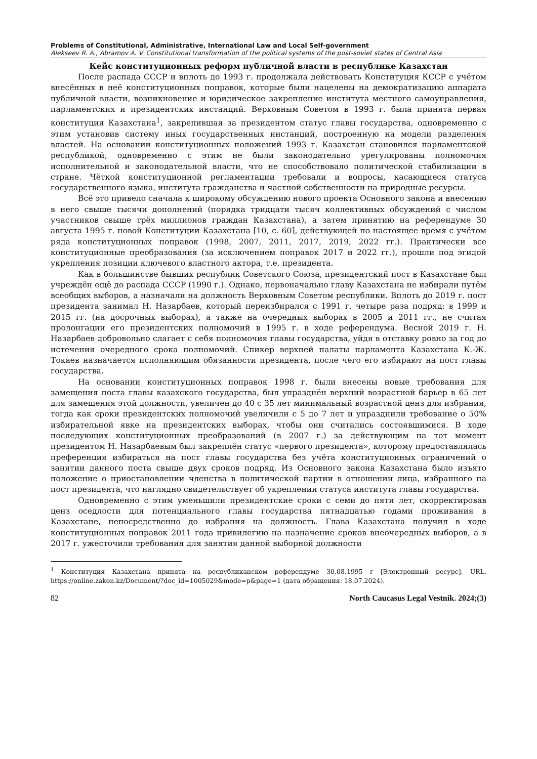Problems of Constitutional, Administrative, International Law and Local Self-government
Alekseev R. A., Abramov A. V. Constitutional transformation of the political systems of the post-soviet states of Central Asia
Кейс конституционных реформ публичной власти в республике Казахстан
После распада СССР и вплоть до 1993 г. продолжала действовать Конституция КССР с учётом внесённых в неё конституционных поправок, которые были нацелены на демократизацию аппарата публичной власти, возникновение и юридическое закрепление института местного самоуправления, парламентских и президентских инстанций. Верховным Советом в 1993 г. была принята первая конституция Казахстана<sup>1</sup>, закрепившая за президентом статус главы государства, одновременно с этим установив систему иных государственных инстанций, построенную на модели разделения властей. На основании конституционных положений 1993 г. Казахстан становился парламентской республикой, одновременно с этим не были законодательно урегулированы полномочия исполнительной и законодательной власти, что не способствовало политической стабилизации в стране. Чёткой конституционной регламентации требовали и вопросы, касающиеся статуса государственного языка, института гражданства и частной собственности на природные ресурсы.
Всё это привело сначала к широкому обсуждению нового проекта Основного закона и внесению в него свыше тысячи дополнений (порядка тридцати тысяч коллективных обсуждений с числом участников свыше трёх миллионов граждан Казахстана), а затем принятию на референдуме 30 августа 1995 г. новой Конституции Казахстана [10, с. 60], действующей по настоящее время с учётом ряда конституционных поправок (1998, 2007, 2011, 2017, 2019, 2022 гг.). Практически все конституционные преобразования (за исключением поправок 2017 и 2022 гг.), прошли под эгидой укрепления позиции ключевого властного актора, т.е. президента.
Как в большинстве бывших республик Советского Союза, президентский пост в Казахстане был учреждён ещё до распада СССР (1990 г.). Однако, первоначально главу Казахстана не избирали путём всеобщих выборов, а назначали на должность Верховным Советом республики. Вплоть до 2019 г. пост президента занимал Н. Назарбаев, который переизбирался с 1991 г. четыре раза подряд: в 1999 и 2015 гг. (на досрочных выборах), а также на очередных выборах в 2005 и 2011 гг., не считая пролонгации его президентских полномочий в 1995 г. в ходе референдума. Весной 2019 г. Н. Назарбаев добровольно слагает с себя полномочия главы государства, уйдя в отставку ровно за год до истечения очередного срока полномочий. Спикер верхней палаты парламента Казахстана К.-Ж. Токаев назначается исполняющим обязанности президента, после чего его избирают на пост главы государства.
На основании конституционных поправок 1998 г. были внесены новые требования для замещения поста главы казахского государства, был упразднён верхний возрастной барьер в 65 лет для замещения этой должности, увеличен до 40 с 35 лет минимальный возрастной ценз для избрания, тогда как сроки президентских полномочий увеличили с 5 до 7 лет и упразднили требование о 50% избирательной явке на президентских выборах, чтобы они считались состоявшимися. В ходе последующих конституционных преобразований (в 2007 г.) за действующим на тот момент президентом Н. Назарбаевым был закреплён статус «первого президента», которому предоставлялась преференция избираться на пост главы государства без учёта конституционных ограничений о занятии данного поста свыше двух сроков подряд. Из Основного закона Казахстана было изъято положение о приостановлении членства в политической партии в отношении лица, избранного на пост президента, что наглядно свидетельствует об укреплении статуса института главы государства.
Одновременно с этим уменьшили президентские сроки с семи до пяти лет, скорректировав ценз оседлости для потенциального главы государства пятнадцатью годами проживания в Казахстане, непосредственно до избрания на должность. Глава Казахстана получил в ходе конституционных поправок 2011 года привилегию на назначение сроков внеочередных выборов, а в 2017 г. ужесточили требования для занятия данной выборной должности
<sup>1</sup> Конституция Казахстана принята на республиканском референдуме 30.08.1995 г [Электронный ресурс]. URL. https://online.zakon.kz/Document/?doc_id=1005029&mode=p&page=1 (дата обращения: 18.07.2024).
82 North Caucasus Legal Vestnik. 2024;(3)